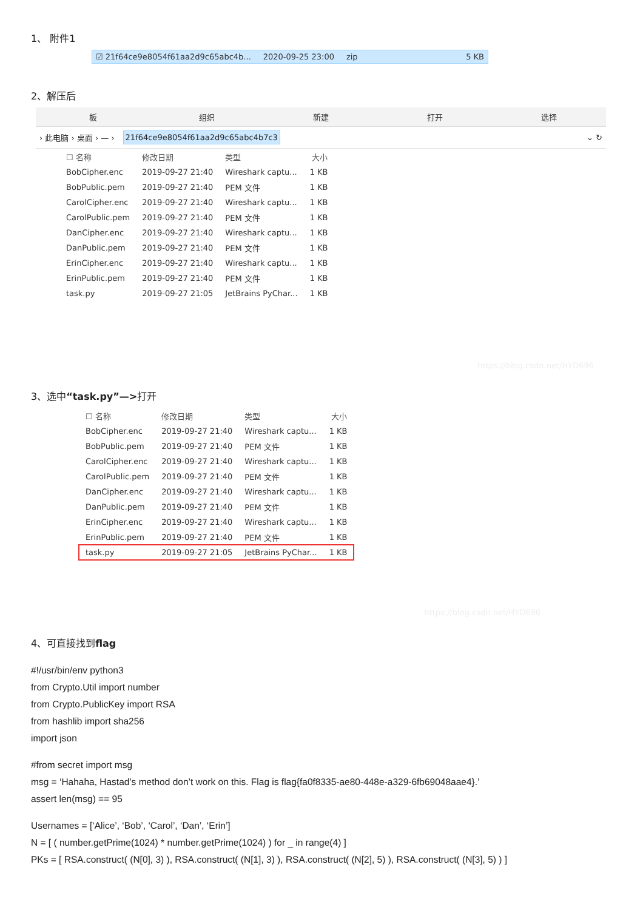1、 附件1
☑ 21f64ce9e8054f61aa2d9c65abc4b... 2020-09-25 23:00 zip 5 KB
2、解压后
板 组织 新建 打开 选择
› 此电脑 › 桌面 › — › 21f64ce9e8054f61aa2d9c65abc4b7c3 ⌄ ↻
| ☐ 名称 | 修改日期 | 类型 | 大小 |
| --- | --- | --- | --- |
| BobCipher.enc | 2019-09-27 21:40 | Wireshark captu... | 1 KB |
| BobPublic.pem | 2019-09-27 21:40 | PEM 文件 | 1 KB |
| CarolCipher.enc | 2019-09-27 21:40 | Wireshark captu... | 1 KB |
| CarolPublic.pem | 2019-09-27 21:40 | PEM 文件 | 1 KB |
| DanCipher.enc | 2019-09-27 21:40 | Wireshark captu... | 1 KB |
| DanPublic.pem | 2019-09-27 21:40 | PEM 文件 | 1 KB |
| ErinCipher.enc | 2019-09-27 21:40 | Wireshark captu... | 1 KB |
| ErinPublic.pem | 2019-09-27 21:40 | PEM 文件 | 1 KB |
| task.py | 2019-09-27 21:05 | JetBrains PyChar... | 1 KB |
https://blog.csdn.net/HYD696
3、选中“task.py”—>打开
| ☐ 名称 | 修改日期 | 类型 | 大小 |
| --- | --- | --- | --- |
| BobCipher.enc | 2019-09-27 21:40 | Wireshark captu... | 1 KB |
| BobPublic.pem | 2019-09-27 21:40 | PEM 文件 | 1 KB |
| CarolCipher.enc | 2019-09-27 21:40 | Wireshark captu... | 1 KB |
| CarolPublic.pem | 2019-09-27 21:40 | PEM 文件 | 1 KB |
| DanCipher.enc | 2019-09-27 21:40 | Wireshark captu... | 1 KB |
| DanPublic.pem | 2019-09-27 21:40 | PEM 文件 | 1 KB |
| ErinCipher.enc | 2019-09-27 21:40 | Wireshark captu... | 1 KB |
| ErinPublic.pem | 2019-09-27 21:40 | PEM 文件 | 1 KB |
| task.py | 2019-09-27 21:05 | JetBrains PyChar... | 1 KB |
https://blog.csdn.net/HYD696
4、可直接找到flag
#!/usr/bin/env python3
from Crypto.Util import number
from Crypto.PublicKey import RSA
from hashlib import sha256
import json
#from secret import msg
msg = ‘Hahaha, Hastad’s method don’t work on this. Flag is flag{fa0f8335-ae80-448e-a329-6fb69048aae4}.’
assert len(msg) == 95
Usernames = [‘Alice’, ‘Bob’, ‘Carol’, ‘Dan’, ‘Erin’]
N = [ ( number.getPrime(1024) * number.getPrime(1024) ) for _ in range(4) ]
PKs = [ RSA.construct( (N[0], 3) ), RSA.construct( (N[1], 3) ), RSA.construct( (N[2], 5) ), RSA.construct( (N[3], 5) ) ]